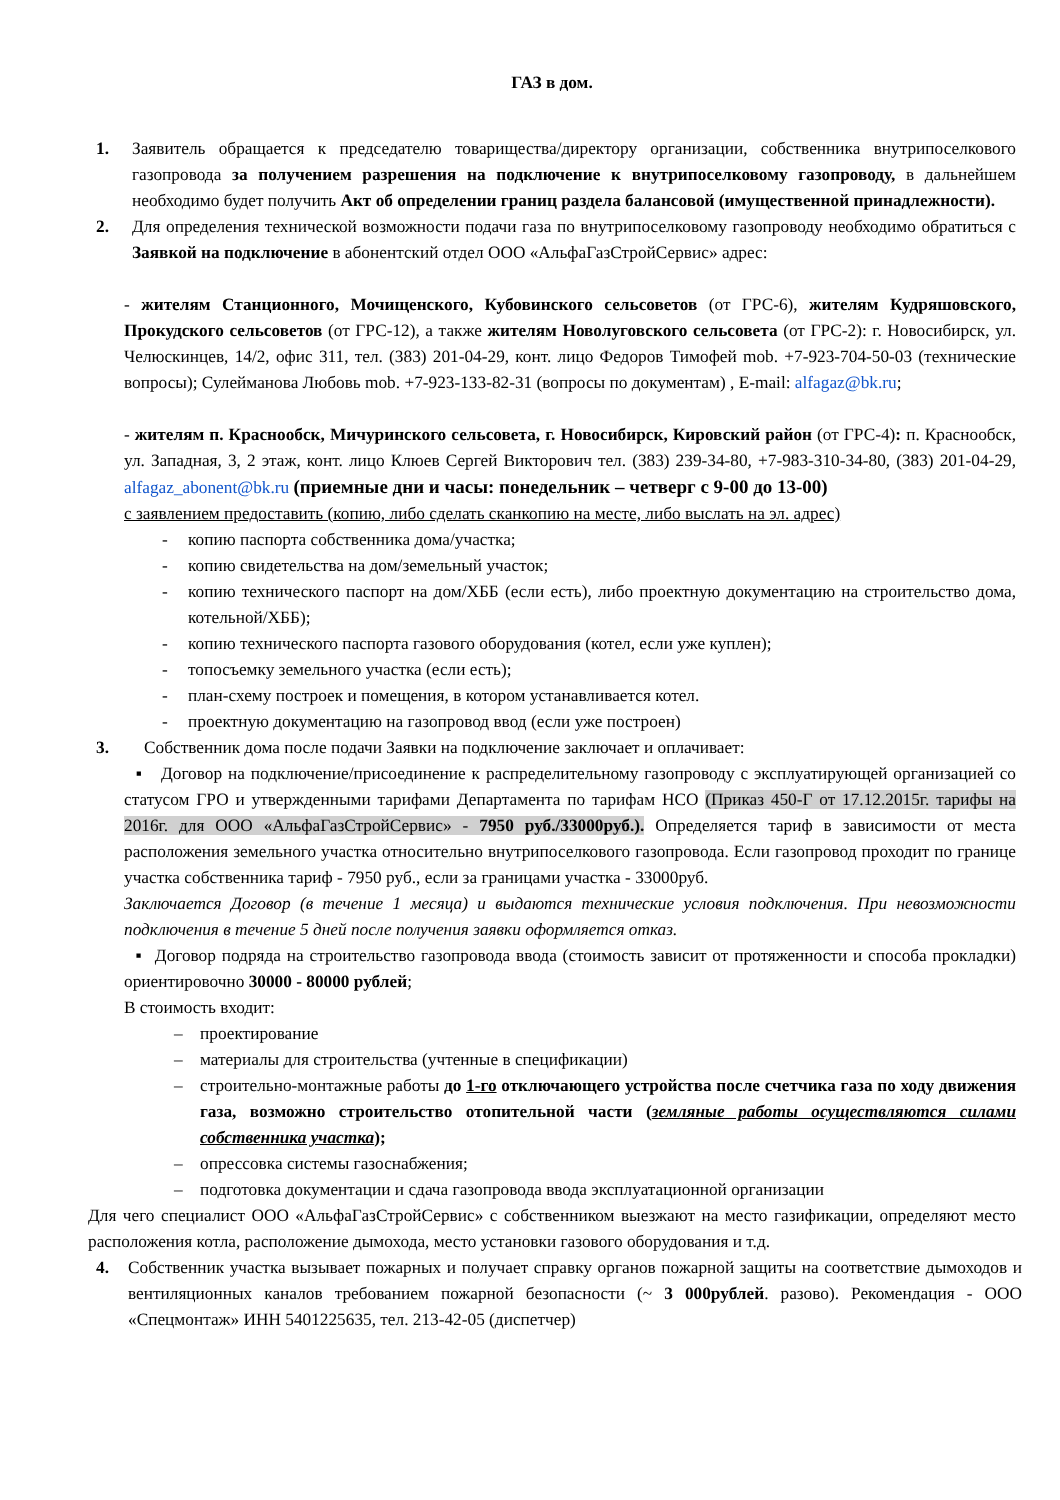ГАЗ в дом.
1. Заявитель обращается к председателю товарищества/директору организации, собственника внутрипоселкового газопровода за получением разрешения на подключение к внутрипоселковому газопроводу, в дальнейшем необходимо будет получить Акт об определении границ раздела балансовой (имущественной принадлежности).
2. Для определения технической возможности подачи газа по внутрипоселковому газопроводу необходимо обратиться с Заявкой на подключение в абонентский отдел ООО «АльфаГазСтройСервис» адрес:
- жителям Станционного, Мочищенского, Кубовинского сельсоветов (от ГРС-6), жителям Кудряшовского, Прокудского сельсоветов (от ГРС-12), а также жителям Новолуговского сельсовета (от ГРС-2): г. Новосибирск, ул. Челюскинцев, 14/2, офис 311, тел. (383) 201-04-29, конт. лицо Федоров Тимофей mob. +7-923-704-50-03 (технические вопросы); Сулейманова Любовь mob. +7-923-133-82-31 (вопросы по документам) , E-mail: alfagaz@bk.ru;
- жителям п. Краснообск, Мичуринского сельсовета, г. Новосибирск, Кировский район (от ГРС-4): п. Краснообск, ул. Западная, 3, 2 этаж, конт. лицо Клюев Сергей Викторович тел. (383) 239-34-80, +7-983-310-34-80, (383) 201-04-29, alfagaz_abonent@bk.ru (приемные дни и часы: понедельник – четверг с 9-00 до 13-00)
с заявлением предоставить (копию, либо сделать сканкопию на месте, либо выслать на эл. адрес)
- копию паспорта собственника дома/участка;
- копию свидетельства на дом/земельный участок;
- копию технического паспорт на дом/ХББ (если есть), либо проектную документацию на строительство дома, котельной/ХББ);
- копию технического паспорта газового оборудования (котел, если уже куплен);
- топосъемку земельного участка (если есть);
- план-схему построек и помещения, в котором устанавливается котел.
- проектную документацию на газопровод ввод (если уже построен)
3. Собственник дома после подачи Заявки на подключение заключает и оплачивает:
▪ Договор на подключение/присоединение к распределительному газопроводу с эксплуатирующей организацией со статусом ГРО и утвержденными тарифами Департамента по тарифам НСО (Приказ 450-Г от 17.12.2015г. тарифы на 2016г. для ООО «АльфаГазСтройСервис» - 7950 руб./33000руб.). Определяется тариф в зависимости от места расположения земельного участка относительно внутрипоселкового газопровода. Если газопровод проходит по границе участка собственника тариф - 7950 руб., если за границами участка - 33000руб.
Заключается Договор (в течение 1 месяца) и выдаются технические условия подключения. При невозможности подключения в течение 5 дней после получения заявки оформляется отказ.
▪ Договор подряда на строительство газопровода ввода (стоимость зависит от протяженности и способа прокладки) ориентировочно 30000 - 80000 рублей;
В стоимость входит:
– проектирование
– материалы для строительства (учтенные в спецификации)
– строительно-монтажные работы до 1-го отключающего устройства после счетчика газа по ходу движения газа, возможно строительство отопительной части (земляные работы осуществляются силами собственника участка);
– опрессовка системы газоснабжения;
– подготовка документации и сдача газопровода ввода эксплуатационной организации
Для чего специалист ООО «АльфаГазСтройСервис» с собственником выезжают на место газификации, определяют место расположения котла, расположение дымохода, место установки газового оборудования и т.д.
4. Собственник участка вызывает пожарных и получает справку органов пожарной защиты на соответствие дымоходов и вентиляционных каналов требованием пожарной безопасности (~ 3 000рублей. разово). Рекомендация - ООО «Спецмонтаж» ИНН 5401225635, тел. 213-42-05 (диспетчер)